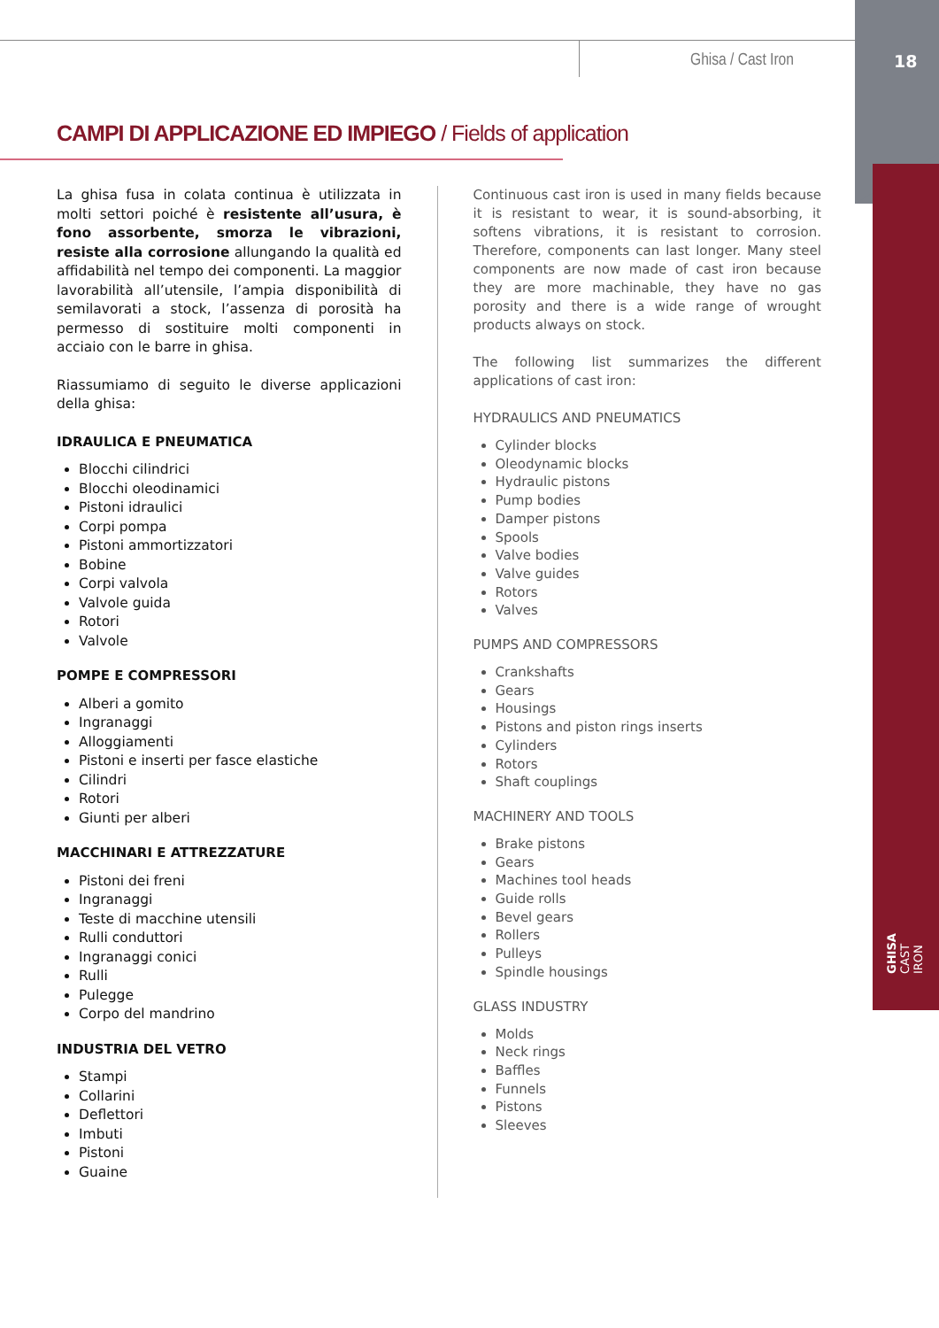Ghisa / Cast Iron 18
GHISA CAST IRON
CAMPI DI APPLICAZIONE ED IMPIEGO / Fields of application
La ghisa fusa in colata continua è utilizzata in molti settori poiché è resistente all’usura, è fono assorbente, smorza le vibrazioni, resiste alla corrosione allungando la qualità ed affidabilità nel tempo dei componenti. La maggior lavorabilità all’utensile, l’ampia disponibilità di semilavorati a stock, l’assenza di porosità ha permesso di sostituire molti componenti in acciaio con le barre in ghisa.
Riassumiamo di seguito le diverse applicazioni della ghisa:
IDRAULICA E PNEUMATICA
Blocchi cilindrici
Blocchi oleodinamici
Pistoni idraulici
Corpi pompa
Pistoni ammortizzatori
Bobine
Corpi valvola
Valvole guida
Rotori
Valvole
POMPE E COMPRESSORI
Alberi a gomito
Ingranaggi
Alloggiamenti
Pistoni e inserti per fasce elastiche
Cilindri
Rotori
Giunti per alberi
MACCHINARI E ATTREZZATURE
Pistoni dei freni
Ingranaggi
Teste di macchine utensili
Rulli conduttori
Ingranaggi conici
Rulli
Pulegge
Corpo del mandrino
INDUSTRIA DEL VETRO
Stampi
Collarini
Deflettori
Imbuti
Pistoni
Guaine
Continuous cast iron is used in many fields because it is resistant to wear, it is sound-absorbing, it softens vibrations, it is resistant to corrosion. Therefore, components can last longer. Many steel components are now made of cast iron because they are more machinable, they have no gas porosity and there is a wide range of wrought products always on stock.
The following list summarizes the different applications of cast iron:
HYDRAULICS AND PNEUMATICS
Cylinder blocks
Oleodynamic blocks
Hydraulic pistons
Pump bodies
Damper pistons
Spools
Valve bodies
Valve guides
Rotors
Valves
PUMPS AND COMPRESSORS
Crankshafts
Gears
Housings
Pistons and piston rings inserts
Cylinders
Rotors
Shaft couplings
MACHINERY AND TOOLS
Brake pistons
Gears
Machines tool heads
Guide rolls
Bevel gears
Rollers
Pulleys
Spindle housings
GLASS INDUSTRY
Molds
Neck rings
Baffles
Funnels
Pistons
Sleeves